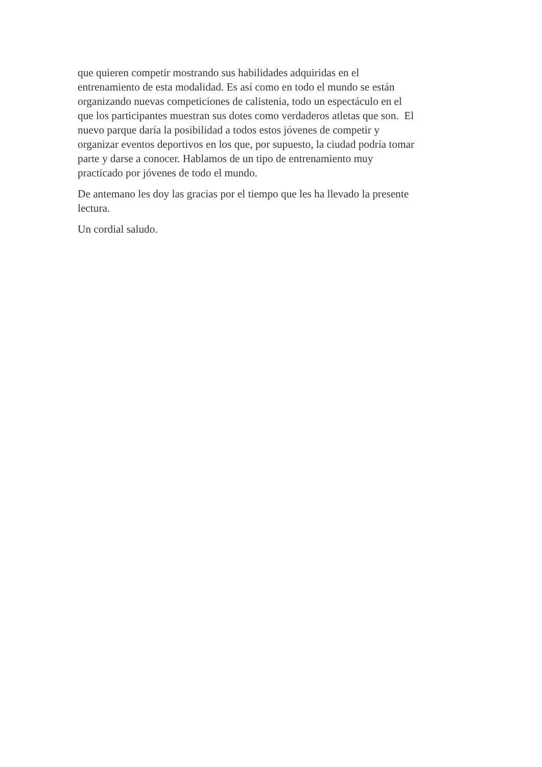que quieren competir mostrando sus habilidades adquiridas en el
entrenamiento de esta modalidad. Es así como en todo el mundo se están
organizando nuevas competiciones de calistenia, todo un espectáculo en el
que los participantes muestran sus dotes como verdaderos atletas que son. El
nuevo parque daría la posibilidad a todos estos jóvenes de competir y
organizar eventos deportivos en los que, por supuesto, la ciudad podría tomar
parte y darse a conocer. Hablamos de un tipo de entrenamiento muy
practicado por jóvenes de todo el mundo.
De antemano les doy las gracias por el tiempo que les ha llevado la presente
lectura.
Un cordial saludo.